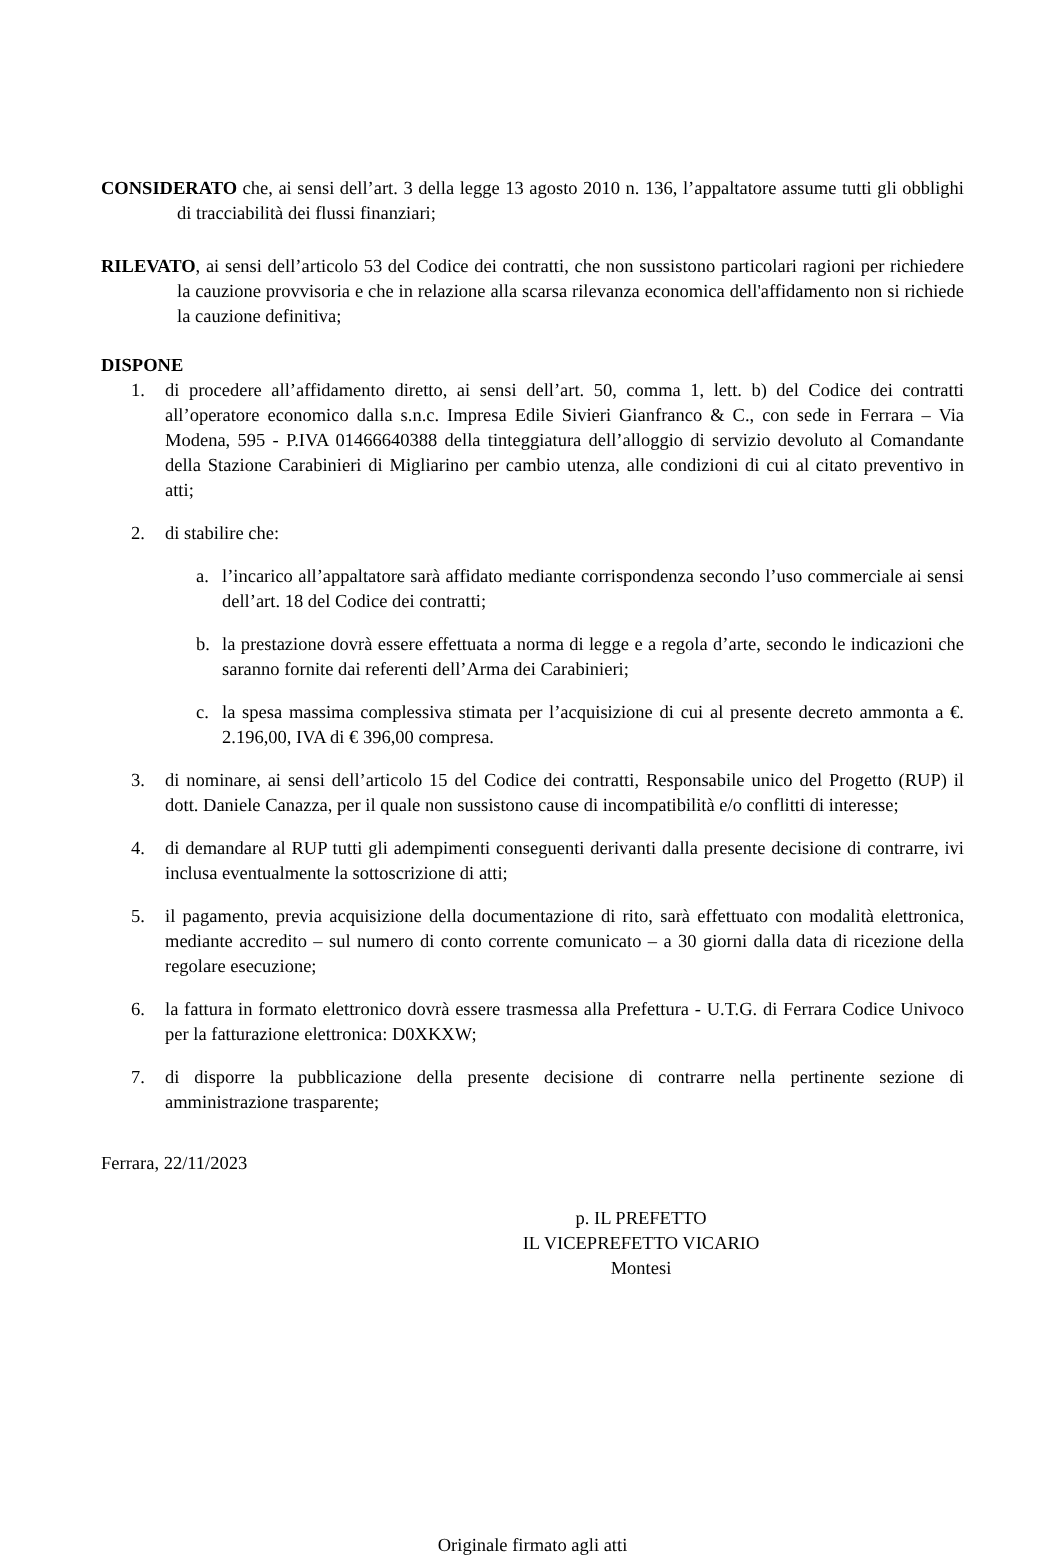CONSIDERATO che, ai sensi dell’art. 3 della legge 13 agosto 2010 n. 136, l’appaltatore assume tutti gli obblighi di tracciabilità dei flussi finanziari;
RILEVATO, ai sensi dell’articolo 53 del Codice dei contratti, che non sussistono particolari ragioni per richiedere la cauzione provvisoria e che in relazione alla scarsa rilevanza economica dell'affidamento non si richiede la cauzione definitiva;
DISPONE
1. di procedere all’affidamento diretto, ai sensi dell’art. 50, comma 1, lett. b) del Codice dei contratti all’operatore economico dalla s.n.c. Impresa Edile Sivieri Gianfranco & C., con sede in Ferrara – Via Modena, 595 - P.IVA 01466640388 della tinteggiatura dell’alloggio di servizio devoluto al Comandante della Stazione Carabinieri di Migliarino per cambio utenza, alle condizioni di cui al citato preventivo in atti;
2. di stabilire che:
a. l’incarico all’appaltatore sarà affidato mediante corrispondenza secondo l’uso commerciale ai sensi dell’art. 18 del Codice dei contratti;
b. la prestazione dovrà essere effettuata a norma di legge e a regola d’arte, secondo le indicazioni che saranno fornite dai referenti dell’Arma dei Carabinieri;
c. la spesa massima complessiva stimata per l’acquisizione di cui al presente decreto ammonta a €. 2.196,00, IVA di € 396,00 compresa.
3. di nominare, ai sensi dell’articolo 15 del Codice dei contratti, Responsabile unico del Progetto (RUP) il dott. Daniele Canazza, per il quale non sussistono cause di incompatibilità e/o conflitti di interesse;
4. di demandare al RUP tutti gli adempimenti conseguenti derivanti dalla presente decisione di contrarre, ivi inclusa eventualmente la sottoscrizione di atti;
5. il pagamento, previa acquisizione della documentazione di rito, sarà effettuato con modalità elettronica, mediante accredito – sul numero di conto corrente comunicato – a 30 giorni dalla data di ricezione della regolare esecuzione;
6. la fattura in formato elettronico dovrà essere trasmessa alla Prefettura - U.T.G. di Ferrara Codice Univoco per la fatturazione elettronica: D0XKXW;
7. di disporre la pubblicazione della presente decisione di contrarre nella pertinente sezione di amministrazione trasparente;
Ferrara, 22/11/2023
p. IL PREFETTO
IL VICEPREFETTO VICARIO
Montesi
Originale firmato agli atti